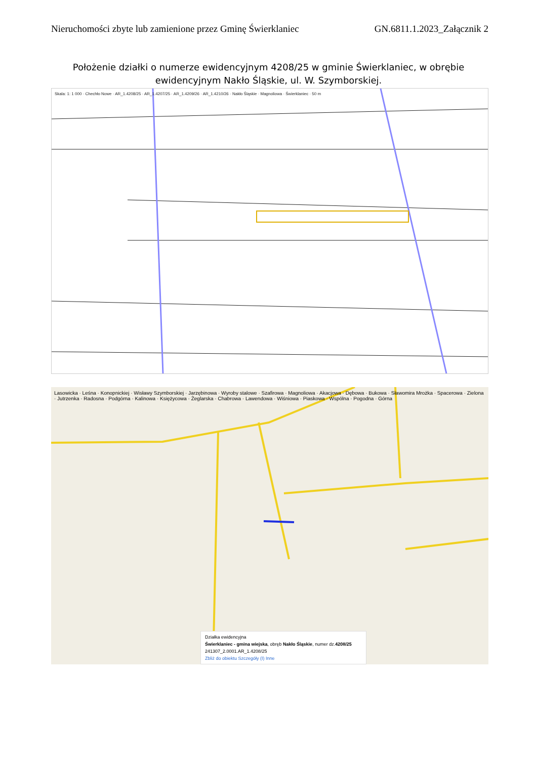Nieruchomości zbyte lub zamienione przez Gminę Świerklaniec GN.6811.1.2023_Załącznik 2
Położenie działki o numerze ewidencyjnym 4208/25 w gminie Świerklaniec, w obrębie ewidencyjnym Nakło Śląskie, ul. W. Szymborskiej.
Skala: 1: 1 000 · Chechło Nowe · AR_1.4208/25 · AR_1.4207/25 · AR_1.4209/26 · AR_1.4210/26 · Nakło Śląskie · Magnoliowa · Świerklaniec · 50 m
Lasowicka · Leśna · Konopnickiej · Wisławy Szymborskiej · Jarzębinowa · Wyroby stalowe · Szafirowa · Magnoliowa · Akacjowa · Dębowa · Bukowa · Sławomira Mrożka · Spacerowa · Zielona · Jutrzenka · Radosna · Podgórna · Kalinowa · Księżycowa · Żeglarska · Chabrowa · Lawendowa · Wiśniowa · Piaskowa · Wspólna · Pogodna · Górna
Działka ewidencyjna
Świerklaniec - gmina wiejska, obręb Nakło Śląskie, numer dz.4208/25
241307_2.0001.AR_1.4208/25
Zbliż do obiektu Szczegóły (I) Inne